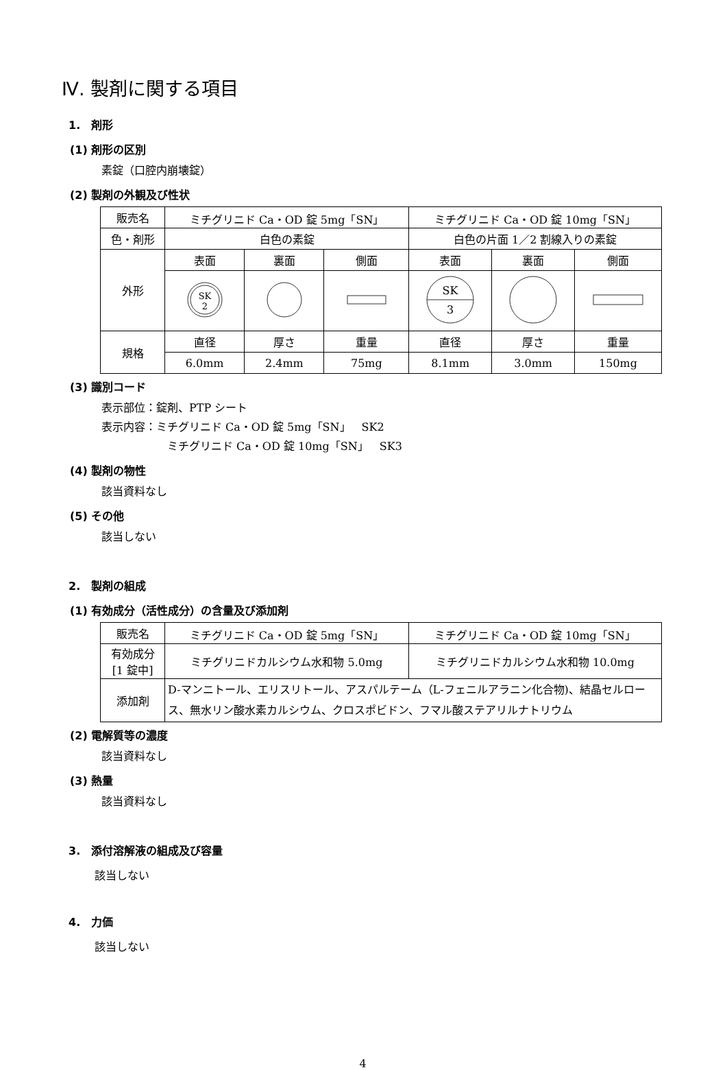Ⅳ. 製剤に関する項目
1.　剤形
(1) 剤形の区別
素錠（口腔内崩壊錠）
(2) 製剤の外観及び性状
| 販売名 | ミチグリニド Ca・OD 錠 5mg「SN」 | | | ミチグリニド Ca・OD 錠 10mg「SN」 | | |
| 色・剤形 | 白色の素錠 | | | 白色の片面 1／2 割線入りの素錠 | | |
| 外形 | 表面 | 裏面 | 側面 | 表面 | 裏面 | 側面 |
| | SK 2 | | | SK 3 | | |
| 規格 | 直径 | 厚さ | 重量 | 直径 | 厚さ | 重量 |
| | 6.0mm | 2.4mm | 75mg | 8.1mm | 3.0mm | 150mg |
(3) 識別コード
表示部位：錠剤、PTP シート
表示内容：ミチグリニド Ca・OD 錠 5mg「SN」　SK2
ミチグリニド Ca・OD 錠 10mg「SN」　SK3
(4) 製剤の物性
該当資料なし
(5) その他
該当しない
2.　製剤の組成
(1) 有効成分（活性成分）の含量及び添加剤
| 販売名 | ミチグリニド Ca・OD 錠 5mg「SN」 | ミチグリニド Ca・OD 錠 10mg「SN」 |
| 有効成分 [1 錠中] | ミチグリニドカルシウム水和物 5.0mg | ミチグリニドカルシウム水和物 10.0mg |
| 添加剤 | D-マンニトール、エリスリトール、アスパルテーム（L-フェニルアラニン化合物)、結晶セルロース、無水リン酸水素カルシウム、クロスポビドン、フマル酸ステアリルナトリウム | |
(2) 電解質等の濃度
該当資料なし
(3) 熱量
該当資料なし
3.　添付溶解液の組成及び容量
該当しない
4.　力価
該当しない
4